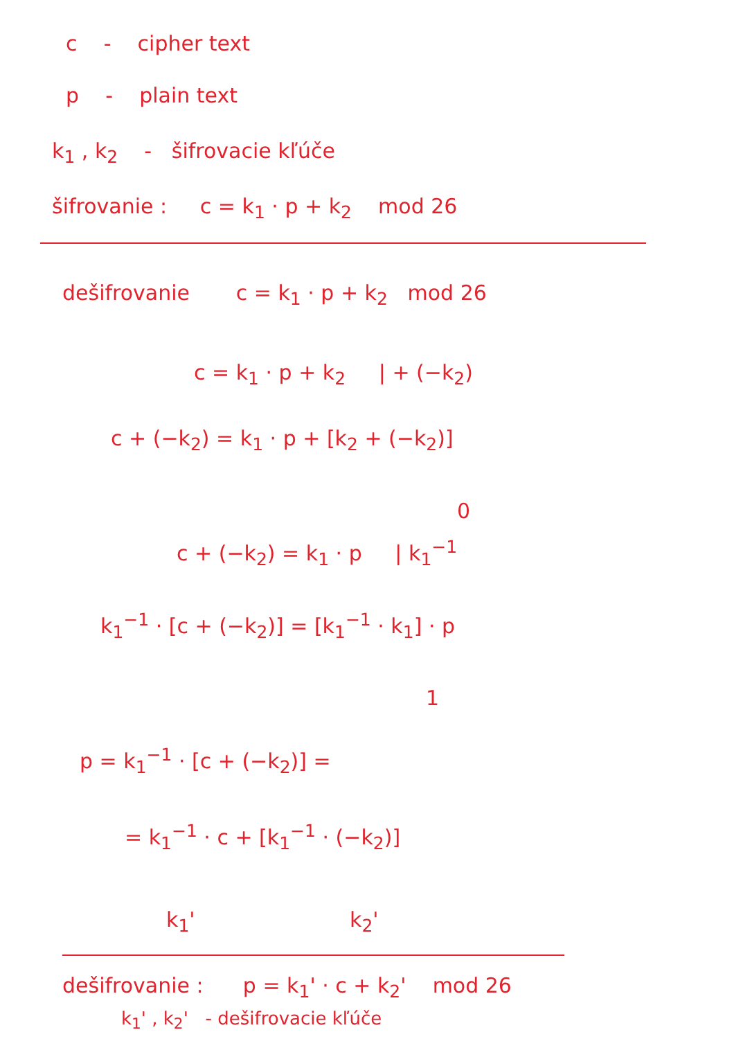c - cipher text
p - plain text
k<sub>1</sub> , k<sub>2</sub> - šifrovacie kľúče
šifrovanie : c = k<sub>1</sub> · p + k<sub>2</sub> mod 26
dešifrovanie c = k<sub>1</sub> · p + k<sub>2</sub> mod 26
c = k<sub>1</sub> · p + k<sub>2</sub> | + (−k<sub>2</sub>)
c + (−k<sub>2</sub>) = k<sub>1</sub> · p + [k<sub>2</sub> + (−k<sub>2</sub>)]
0
c + (−k<sub>2</sub>) = k<sub>1</sub> · p | k<sub>1</sub><sup>−1</sup>
k<sub>1</sub><sup>−1</sup> · [c + (−k<sub>2</sub>)] = [k<sub>1</sub><sup>−1</sup> · k<sub>1</sub>] · p
1
p = k<sub>1</sub><sup>−1</sup> · [c + (−k<sub>2</sub>)] =
= k<sub>1</sub><sup>−1</sup> · c + [k<sub>1</sub><sup>−1</sup> · (−k<sub>2</sub>)]
k<sub>1</sub>' k<sub>2</sub>'
dešifrovanie : p = k<sub>1</sub>' · c + k<sub>2</sub>' mod 26
k<sub>1</sub>' , k<sub>2</sub>' - dešifrovacie kľúče